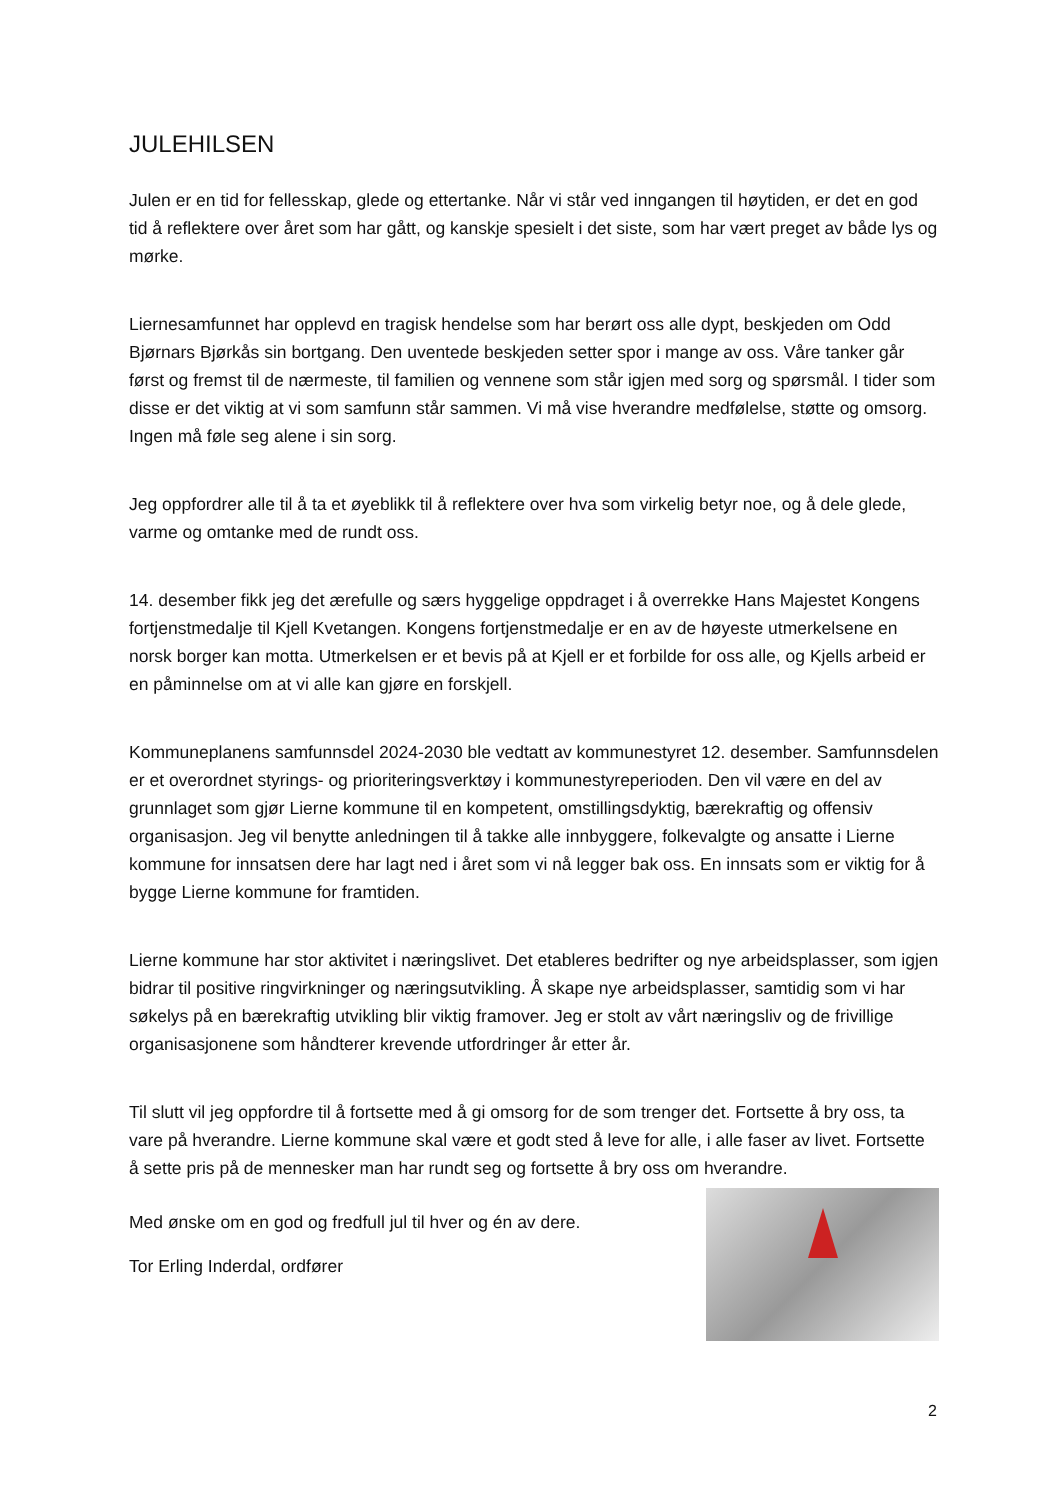JULEHILSEN
Julen er en tid for fellesskap, glede og ettertanke. Når vi står ved inngangen til høytiden, er det en god tid å reflektere over året som har gått, og kanskje spesielt i det siste, som har vært preget av både lys og mørke.
Liernesamfunnet har opplevd en tragisk hendelse som har berørt oss alle dypt, beskjeden om Odd Bjørnars Bjørkås sin bortgang. Den uventede beskjeden setter spor i mange av oss. Våre tanker går først og fremst til de nærmeste, til familien og vennene som står igjen med sorg og spørsmål. I tider som disse er det viktig at vi som samfunn står sammen. Vi må vise hverandre medfølelse, støtte og omsorg. Ingen må føle seg alene i sin sorg.
Jeg oppfordrer alle til å ta et øyeblikk til å reflektere over hva som virkelig betyr noe, og å dele glede, varme og omtanke med de rundt oss.
14. desember fikk jeg det ærefulle og særs hyggelige oppdraget i å overrekke Hans Majestet Kongens fortjenstmedalje til Kjell Kvetangen. Kongens fortjenstmedalje er en av de høyeste utmerkelsene en norsk borger kan motta. Utmerkelsen er et bevis på at Kjell er et forbilde for oss alle, og Kjells arbeid er en påminnelse om at vi alle kan gjøre en forskjell.
Kommuneplanens samfunnsdel 2024-2030 ble vedtatt av kommunestyret 12. desember. Samfunnsdelen er et overordnet styrings- og prioriteringsverktøy i kommunestyreperioden. Den vil være en del av grunnlaget som gjør Lierne kommune til en kompetent, omstillingsdyktig, bærekraftig og offensiv organisasjon. Jeg vil benytte anledningen til å takke alle innbyggere, folkevalgte og ansatte i Lierne kommune for innsatsen dere har lagt ned i året som vi nå legger bak oss. En innsats som er viktig for å bygge Lierne kommune for framtiden.
Lierne kommune har stor aktivitet i næringslivet. Det etableres bedrifter og nye arbeidsplasser, som igjen bidrar til positive ringvirkninger og næringsutvikling. Å skape nye arbeidsplasser, samtidig som vi har søkelys på en bærekraftig utvikling blir viktig framover. Jeg er stolt av vårt næringsliv og de frivillige organisasjonene som håndterer krevende utfordringer år etter år.
Til slutt vil jeg oppfordre til å fortsette med å gi omsorg for de som trenger det. Fortsette å bry oss, ta vare på hverandre. Lierne kommune skal være et godt sted å leve for alle, i alle faser av livet. Fortsette å sette pris på de mennesker man har rundt seg og fortsette å bry oss om hverandre.
Med ønske om en god og fredfull jul til hver og én av dere.
Tor Erling Inderdal, ordfører
2